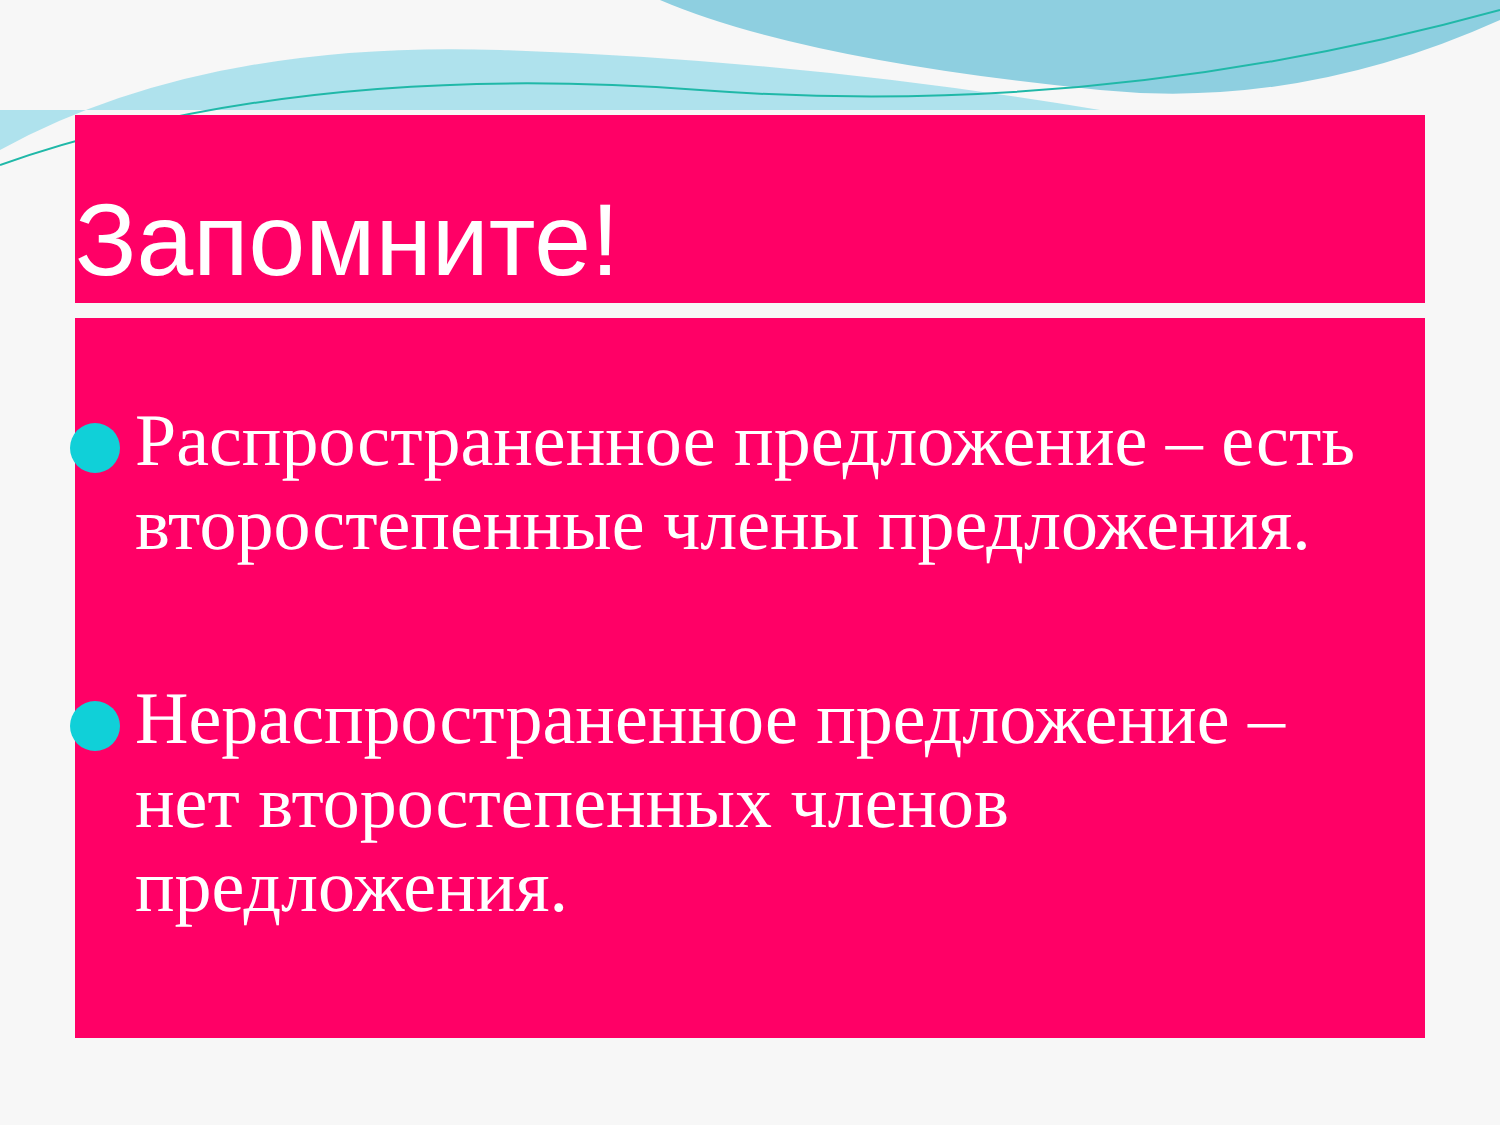Запомните!
Распространенное предложение – есть второстепенные члены предложения.
Нераспространенное предложение – нет второстепенных членов предложения.